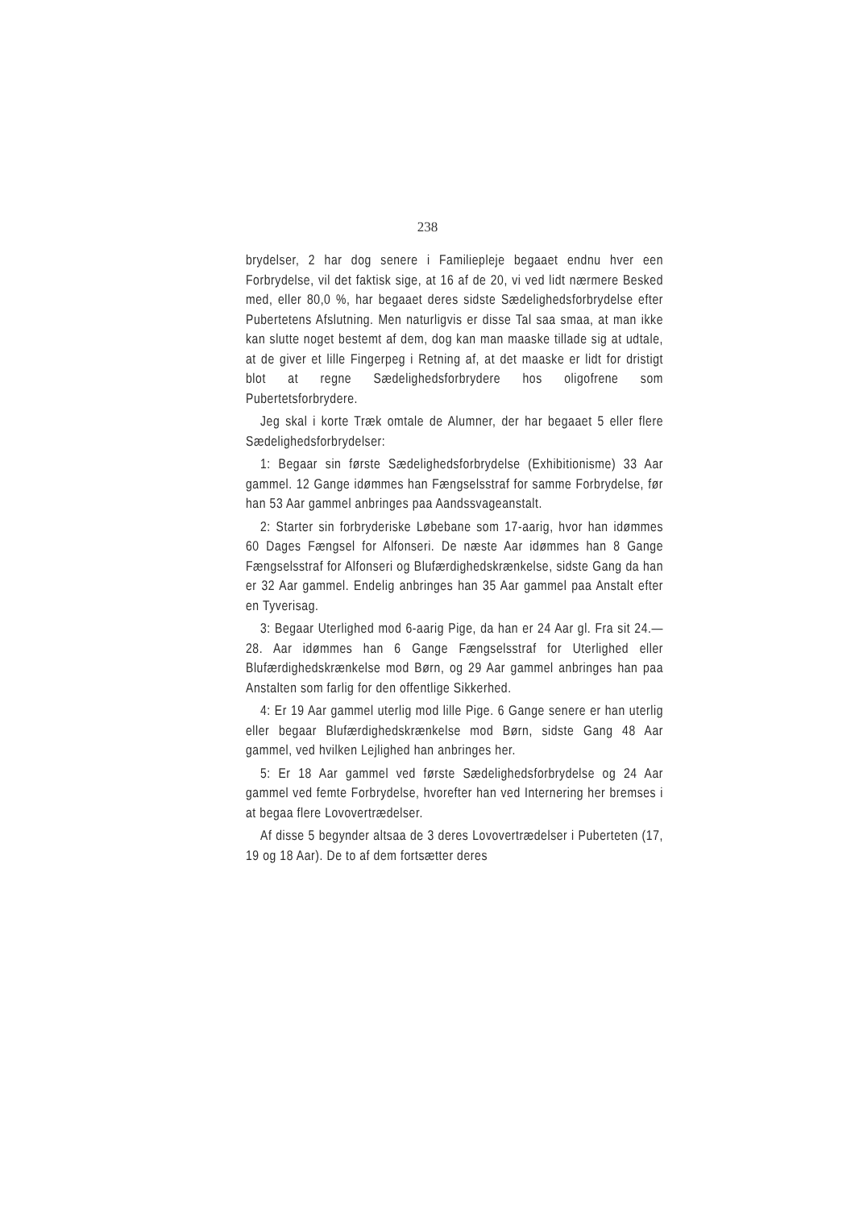238
brydelser, 2 har dog senere i Familiepleje begaaet endnu hver een Forbrydelse, vil det faktisk sige, at 16 af de 20, vi ved lidt nærmere Besked med, eller 80,0 %, har begaaet deres sidste Sædelighedsforbrydelse efter Pubertetens Afslutning. Men naturligvis er disse Tal saa smaa, at man ikke kan slutte noget bestemt af dem, dog kan man maaske tillade sig at udtale, at de giver et lille Fingerpeg i Retning af, at det maaske er lidt for dristigt blot at regne Sædelighedsforbrydere hos oligofrene som Pubertetsforbrydere.
Jeg skal i korte Træk omtale de Alumner, der har begaaet 5 eller flere Sædelighedsforbrydelser:
1: Begaar sin første Sædelighedsforbrydelse (Exhibitionisme) 33 Aar gammel. 12 Gange idømmes han Fængselsstraf for samme Forbrydelse, før han 53 Aar gammel anbringes paa Aandssvageanstalt.
2: Starter sin forbryderiske Løbebane som 17-aarig, hvor han idømmes 60 Dages Fængsel for Alfonseri. De næste Aar idømmes han 8 Gange Fængselsstraf for Alfonseri og Blufærdighedskrænkelse, sidste Gang da han er 32 Aar gammel. Endelig anbringes han 35 Aar gammel paa Anstalt efter en Tyverisag.
3: Begaar Uterlighed mod 6-aarig Pige, da han er 24 Aar gl. Fra sit 24.—28. Aar idømmes han 6 Gange Fængselsstraf for Uterlighed eller Blufærdighedskrænkelse mod Børn, og 29 Aar gammel anbringes han paa Anstalten som farlig for den offentlige Sikkerhed.
4: Er 19 Aar gammel uterlig mod lille Pige. 6 Gange senere er han uterlig eller begaar Blufærdighedskrænkelse mod Børn, sidste Gang 48 Aar gammel, ved hvilken Lejlighed han anbringes her.
5: Er 18 Aar gammel ved første Sædelighedsforbrydelse og 24 Aar gammel ved femte Forbrydelse, hvorefter han ved Internering her bremses i at begaa flere Lovovertrædelser.
Af disse 5 begynder altsaa de 3 deres Lovovertrædelser i Puberteten (17, 19 og 18 Aar). De to af dem fortsætter deres